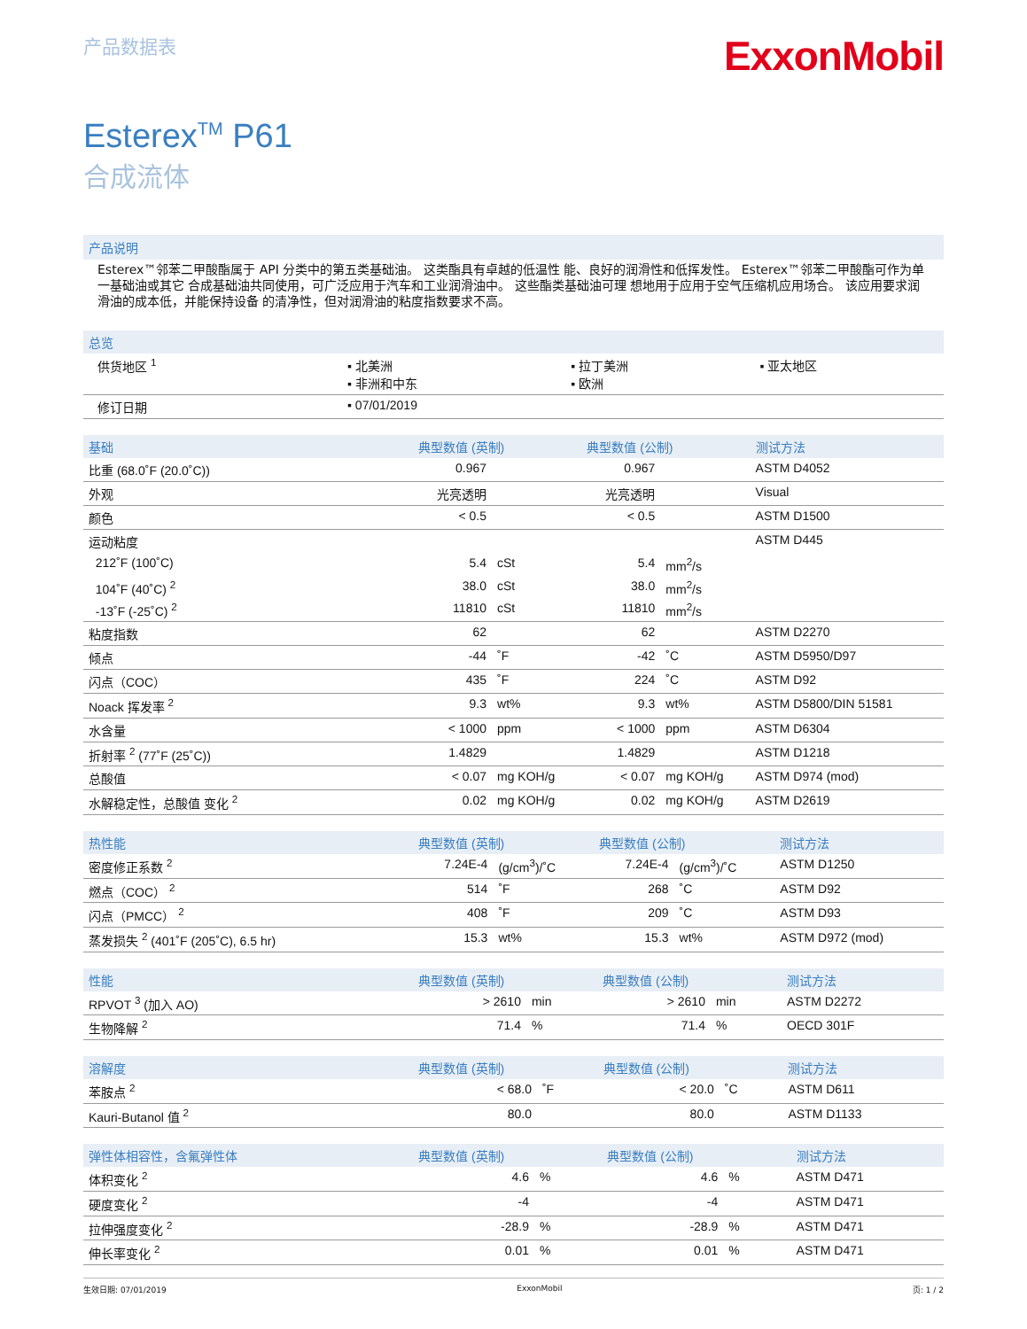产品数据表
ExxonMobil
Esterex<sup>TM</sup> P61
合成流体
产品说明
Esterex™邻苯二甲酸酯属于 API 分类中的第五类基础油。 这类酯具有卓越的低温性 能、良好的润滑性和低挥发性。 Esterex™邻苯二甲酸酯可作为单一基础油或其它 合成基础油共同使用，可广泛应用于汽车和工业润滑油中。 这些酯类基础油可理 想地用于应用于空气压缩机应用场合。 该应用要求润滑油的成本低，并能保持设备 的清净性，但对润滑油的粘度指数要求不高。
| 总览 | | | |
| --- | --- | --- | --- |
| 供货地区 <sup>1</sup> | ▪ 北美洲 ▪ 非洲和中东 | ▪ 拉丁美洲 ▪ 欧洲 | ▪ 亚太地区 |
| 修订日期 | ▪ 07/01/2019 | | |
| 基础 | 典型数值 (英制) | | 典型数值 (公制) | | 测试方法 |
| --- | --- | --- | --- | --- | --- |
| 比重 (68.0˚F (20.0˚C)) | 0.967 | | 0.967 | | ASTM D4052 |
| 外观 | 光亮透明 | | 光亮透明 | | Visual |
| 颜色 | < 0.5 | | < 0.5 | | ASTM D1500 |
| 运动粘度 | | | | | ASTM D445 |
| 212˚F (100˚C) | 5.4 | cSt | 5.4 | mm<sup>2</sup>/s | |
| 104˚F (40˚C) <sup>2</sup> | 38.0 | cSt | 38.0 | mm<sup>2</sup>/s | |
| -13˚F (-25˚C) <sup>2</sup> | 11810 | cSt | 11810 | mm<sup>2</sup>/s | |
| 粘度指数 | 62 | | 62 | | ASTM D2270 |
| 倾点 | -44 | ˚F | -42 | ˚C | ASTM D5950/D97 |
| 闪点（COC） | 435 | ˚F | 224 | ˚C | ASTM D92 |
| Noack 挥发率 <sup>2</sup> | 9.3 | wt% | 9.3 | wt% | ASTM D5800/DIN 51581 |
| 水含量 | < 1000 | ppm | < 1000 | ppm | ASTM D6304 |
| 折射率 <sup>2</sup> (77˚F (25˚C)) | 1.4829 | | 1.4829 | | ASTM D1218 |
| 总酸值 | < 0.07 | mg KOH/g | < 0.07 | mg KOH/g | ASTM D974 (mod) |
| 水解稳定性，总酸值 变化 <sup>2</sup> | 0.02 | mg KOH/g | 0.02 | mg KOH/g | ASTM D2619 |
| 热性能 | 典型数值 (英制) | | 典型数值 (公制) | | 测试方法 |
| --- | --- | --- | --- | --- | --- |
| 密度修正系数 <sup>2</sup> | 7.24E-4 | (g/cm<sup>3</sup>)/˚C | 7.24E-4 | (g/cm<sup>3</sup>)/˚C | ASTM D1250 |
| 燃点（COC） <sup>2</sup> | 514 | ˚F | 268 | ˚C | ASTM D92 |
| 闪点（PMCC） <sup>2</sup> | 408 | ˚F | 209 | ˚C | ASTM D93 |
| 蒸发损失 <sup>2</sup> (401˚F (205˚C), 6.5 hr) | 15.3 | wt% | 15.3 | wt% | ASTM D972 (mod) |
| 性能 | 典型数值 (英制) | | 典型数值 (公制) | | 测试方法 |
| --- | --- | --- | --- | --- | --- |
| RPVOT <sup>3</sup> (加入 AO) | > 2610 | min | > 2610 | min | ASTM D2272 |
| 生物降解 <sup>2</sup> | 71.4 | % | 71.4 | % | OECD 301F |
| 溶解度 | 典型数值 (英制) | | 典型数值 (公制) | | 测试方法 |
| --- | --- | --- | --- | --- | --- |
| 苯胺点 <sup>2</sup> | < 68.0 | ˚F | < 20.0 | ˚C | ASTM D611 |
| Kauri-Butanol 值 <sup>2</sup> | 80.0 | | 80.0 | | ASTM D1133 |
| 弹性体相容性，含氟弹性体 | 典型数值 (英制) | | 典型数值 (公制) | | 测试方法 |
| --- | --- | --- | --- | --- | --- |
| 体积变化 <sup>2</sup> | 4.6 | % | 4.6 | % | ASTM D471 |
| 硬度变化 <sup>2</sup> | -4 | | -4 | | ASTM D471 |
| 拉伸强度变化 <sup>2</sup> | -28.9 | % | -28.9 | % | ASTM D471 |
| 伸长率变化 <sup>2</sup> | 0.01 | % | 0.01 | % | ASTM D471 |
生效日期: 07/01/2019 ExxonMobil 页: 1 / 2